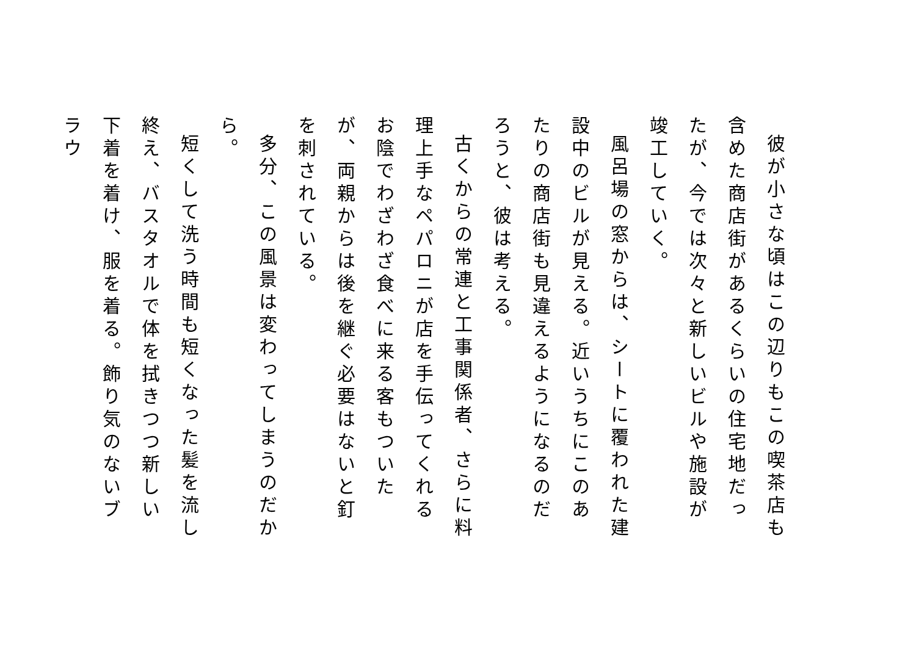彼が小さな頃はこの辺りもこの喫茶店も含めた商店街があるくらいの住宅地だったが、今では次々と新しいビルや施設が竣工していく。
風呂場の窓からは、シートに覆われた建設中のビルが見える。近いうちにこのあたりの商店街も見違えるようになるのだろうと、彼は考える。
古くからの常連と工事関係者、さらに料理上手なペパロニが店を手伝ってくれるお陰でわざわざ食べに来る客もついたが、両親からは後を継ぐ必要はないと釘を刺されている。
多分、この風景は変わってしまうのだから。
短くして洗う時間も短くなった髪を流し終え、バスタオルで体を拭きつつ新しい下着を着け、服を着る。飾り気のないブラウ